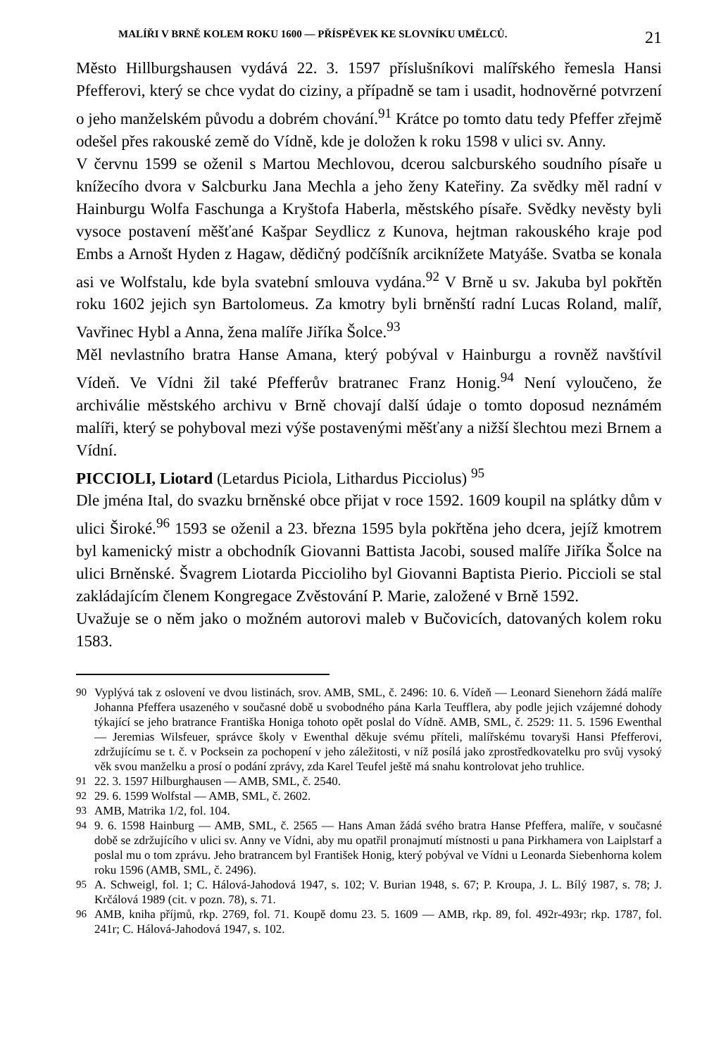MALÍŘI V BRNĚ KOLEM ROKU 1600 — PŘÍSPĚVEK KE SLOVNÍKU UMĚLCŮ. 21
Město Hillburgshausen vydává 22. 3. 1597 příslušníkovi malířského řemesla Hansi Pfefferovi, který se chce vydat do ciziny, a případně se tam i usadit, hodnověrné potvrzení o jeho manželském původu a dobrém chování.<sup>91</sup> Krátce po tomto datu tedy Pfeffer zřejmě odešel přes rakouské země do Vídně, kde je doložen k roku 1598 v ulici sv. Anny.
V červnu 1599 se oženil s Martou Mechlovou, dcerou salcburského soudního písaře u knížecího dvora v Salcburku Jana Mechla a jeho ženy Kateřiny. Za svědky měl radní v Hainburgu Wolfa Faschunga a Kryštofa Haberla, městského písaře. Svědky nevěsty byli vysoce postavení měšťané Kašpar Seydlicz z Kunova, hejtman rakouského kraje pod Embs a Arnošt Hyden z Hagaw, dědičný podčíšník arciknížete Matyáše. Svatba se konala asi ve Wolfstalu, kde byla svatební smlouva vydána.<sup>92</sup> V Brně u sv. Jakuba byl pokřtěn roku 1602 jejich syn Bartolomeus. Za kmotry byli brněnští radní Lucas Roland, malíř, Vavřinec Hybl a Anna, žena malíře Jiříka Šolce.<sup>93</sup>
Měl nevlastního bratra Hanse Amana, který pobýval v Hainburgu a rovněž navštívil Vídeň. Ve Vídni žil také Pfefferův bratranec Franz Honig.<sup>94</sup> Není vyloučeno, že archiválie městského archivu v Brně chovají další údaje o tomto doposud neznámém malíři, který se pohyboval mezi výše postavenými měšťany a nižší šlechtou mezi Brnem a Vídní.
PICCIOLI, Liotard (Letardus Piciola, Lithardus Picciolus) <sup>95</sup>
Dle jména Ital, do svazku brněnské obce přijat v roce 1592. 1609 koupil na splátky dům v ulici Široké.<sup>96</sup> 1593 se oženil a 23. března 1595 byla pokřtěna jeho dcera, jejíž kmotrem byl kamenický mistr a obchodník Giovanni Battista Jacobi, soused malíře Jiříka Šolce na ulici Brněnské. Švagrem Liotarda Piccioliho byl Giovanni Baptista Pierio. Piccioli se stal zakládajícím členem Kongregace Zvěstování P. Marie, založené v Brně 1592.
Uvažuje se o něm jako o možném autorovi maleb v Bučovicích, datovaných kolem roku 1583.
90 Vyplývá tak z oslovení ve dvou listinách, srov. AMB, SML, č. 2496: 10. 6. Vídeň — Leonard Sienehorn žádá malíře Johanna Pfeffera usazeného v současné době u svobodného pána Karla Teufflera, aby podle jejich vzájemné dohody týkající se jeho bratrance Františka Honiga tohoto opět poslal do Vídně. AMB, SML, č. 2529: 11. 5. 1596 Ewenthal — Jeremias Wilsfeuer, správce školy v Ewenthal děkuje svému příteli, malířskému tovaryši Hansi Pfefferovi, zdržujícímu se t. č. v Pocksein za pochopení v jeho záležitosti, v níž posílá jako zprostředkovatelku pro svůj vysoký věk svou manželku a prosí o podání zprávy, zda Karel Teufel ještě má snahu kontrolovat jeho truhlice.
91 22. 3. 1597 Hilburghausen — AMB, SML, č. 2540.
92 29. 6. 1599 Wolfstal — AMB, SML, č. 2602.
93 AMB, Matrika 1/2, fol. 104.
94 9. 6. 1598 Hainburg — AMB, SML, č. 2565 — Hans Aman žádá svého bratra Hanse Pfeffera, malíře, v současné době se zdržujícího v ulici sv. Anny ve Vídni, aby mu opatřil pronajmutí místnosti u pana Pirkhamera von Laiplstarf a poslal mu o tom zprávu. Jeho bratrancem byl František Honig, který pobýval ve Vídni u Leonarda Siebenhorna kolem roku 1596 (AMB, SML, č. 2496).
95 A. Schweigl, fol. 1; C. Hálová-Jahodová 1947, s. 102; V. Burian 1948, s. 67; P. Kroupa, J. L. Bílý 1987, s. 78; J. Krčálová 1989 (cit. v pozn. 78), s. 71.
96 AMB, kniha příjmů, rkp. 2769, fol. 71. Koupě domu 23. 5. 1609 — AMB, rkp. 89, fol. 492r-493r; rkp. 1787, fol. 241r; C. Hálová-Jahodová 1947, s. 102.